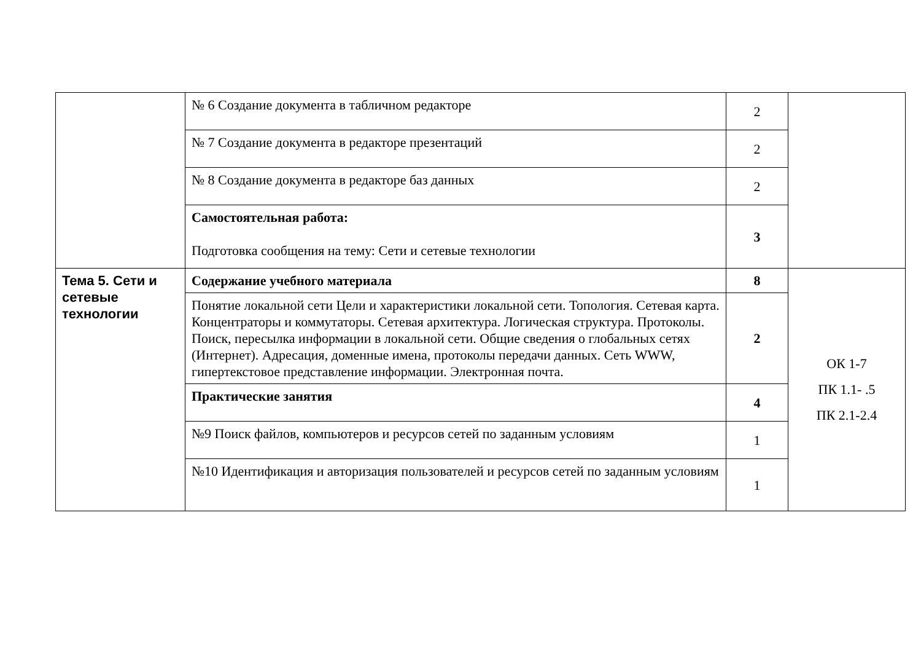| | № 6 Создание документа в табличном редакторе | 2 | |
| | № 7 Создание документа в редакторе презентаций | 2 | |
| | № 8 Создание документа в редакторе баз данных | 2 | |
| | Самостоятельная работа: Подготовка сообщения на тему: Сети и сетевые технологии | 3 | |
| Тема 5. Сети и сетевые технологии | Содержание учебного материала | 8 | ОК 1-7 ПК 1.1- .5 ПК 2.1-2.4 |
| | Понятие локальной сети Цели и характеристики локальной сети. Топология. Сетевая карта. Концентраторы и коммутаторы. Сетевая архитектура. Логическая структура. Протоколы. Поиск, пересылка информации в локальной сети. Общие сведения о глобальных сетях (Интернет). Адресация, доменные имена, протоколы передачи данных. Сеть WWW, гипертекстовое представление информации. Электронная почта. | 2 | |
| | Практические занятия | 4 | |
| | №9 Поиск файлов, компьютеров и ресурсов сетей по заданным условиям | 1 | |
| | №10 Идентификация и авторизация пользователей и ресурсов сетей по заданным условиям | 1 | |